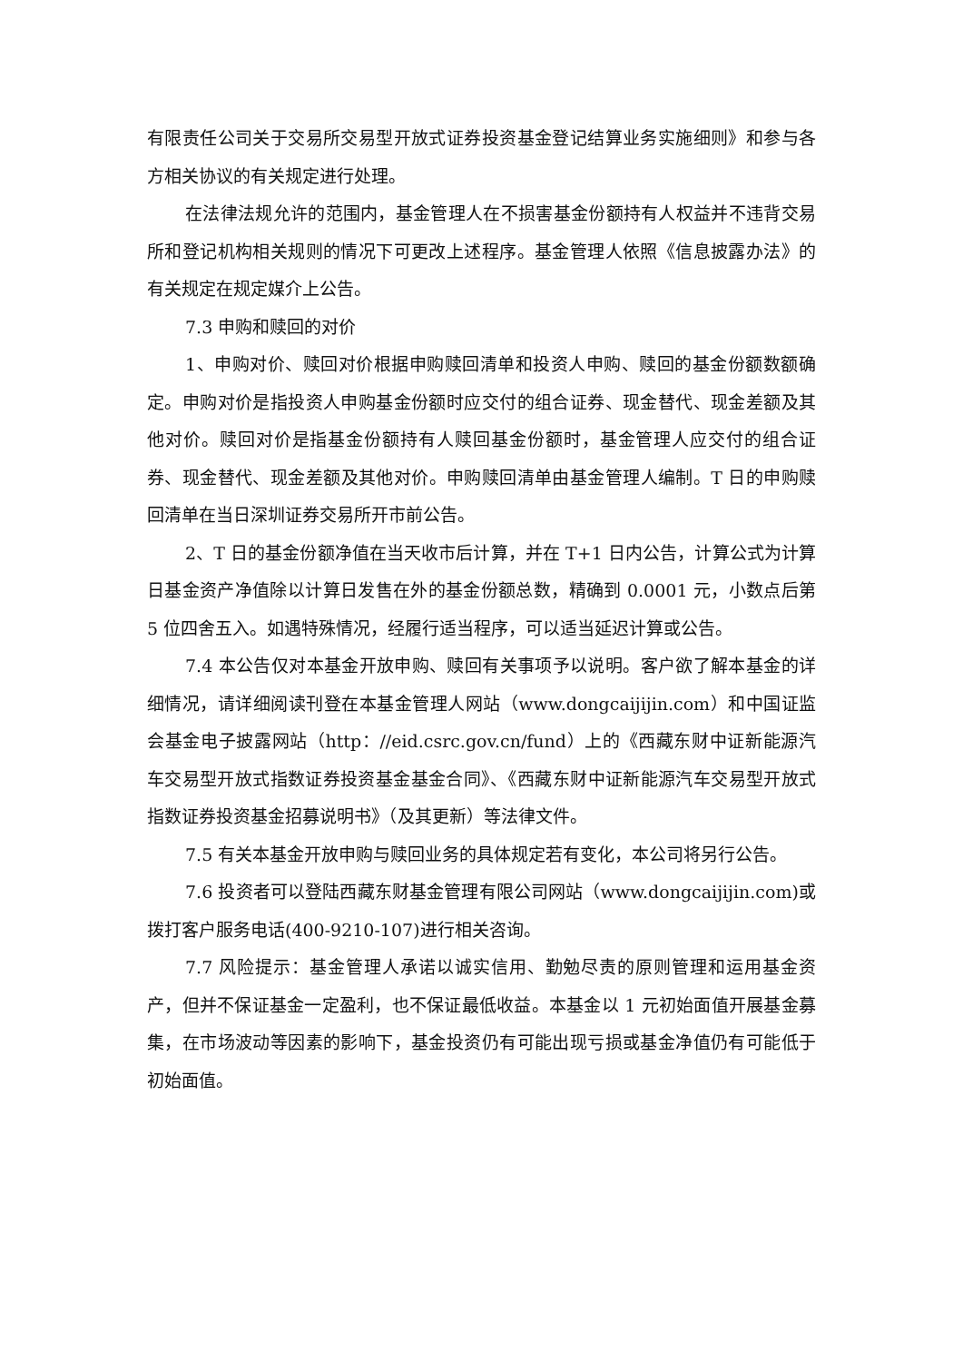有限责任公司关于交易所交易型开放式证券投资基金登记结算业务实施细则》和参与各方相关协议的有关规定进行处理。
在法律法规允许的范围内，基金管理人在不损害基金份额持有人权益并不违背交易所和登记机构相关规则的情况下可更改上述程序。基金管理人依照《信息披露办法》的有关规定在规定媒介上公告。
7.3 申购和赎回的对价
1、申购对价、赎回对价根据申购赎回清单和投资人申购、赎回的基金份额数额确定。申购对价是指投资人申购基金份额时应交付的组合证券、现金替代、现金差额及其他对价。赎回对价是指基金份额持有人赎回基金份额时，基金管理人应交付的组合证券、现金替代、现金差额及其他对价。申购赎回清单由基金管理人编制。T 日的申购赎回清单在当日深圳证券交易所开市前公告。
2、T 日的基金份额净值在当天收市后计算，并在 T+1 日内公告，计算公式为计算日基金资产净值除以计算日发售在外的基金份额总数，精确到 0.0001 元，小数点后第 5 位四舍五入。如遇特殊情况，经履行适当程序，可以适当延迟计算或公告。
7.4 本公告仅对本基金开放申购、赎回有关事项予以说明。客户欲了解本基金的详细情况，请详细阅读刊登在本基金管理人网站（www.dongcaijijin.com）和中国证监会基金电子披露网站（http：//eid.csrc.gov.cn/fund）上的《西藏东财中证新能源汽车交易型开放式指数证券投资基金基金合同》、《西藏东财中证新能源汽车交易型开放式指数证券投资基金招募说明书》（及其更新）等法律文件。
7.5 有关本基金开放申购与赎回业务的具体规定若有变化，本公司将另行公告。
7.6 投资者可以登陆西藏东财基金管理有限公司网站（www.dongcaijijin.com)或拨打客户服务电话(400-9210-107)进行相关咨询。
7.7 风险提示：基金管理人承诺以诚实信用、勤勉尽责的原则管理和运用基金资产，但并不保证基金一定盈利，也不保证最低收益。本基金以 1 元初始面值开展基金募集，在市场波动等因素的影响下，基金投资仍有可能出现亏损或基金净值仍有可能低于初始面值。